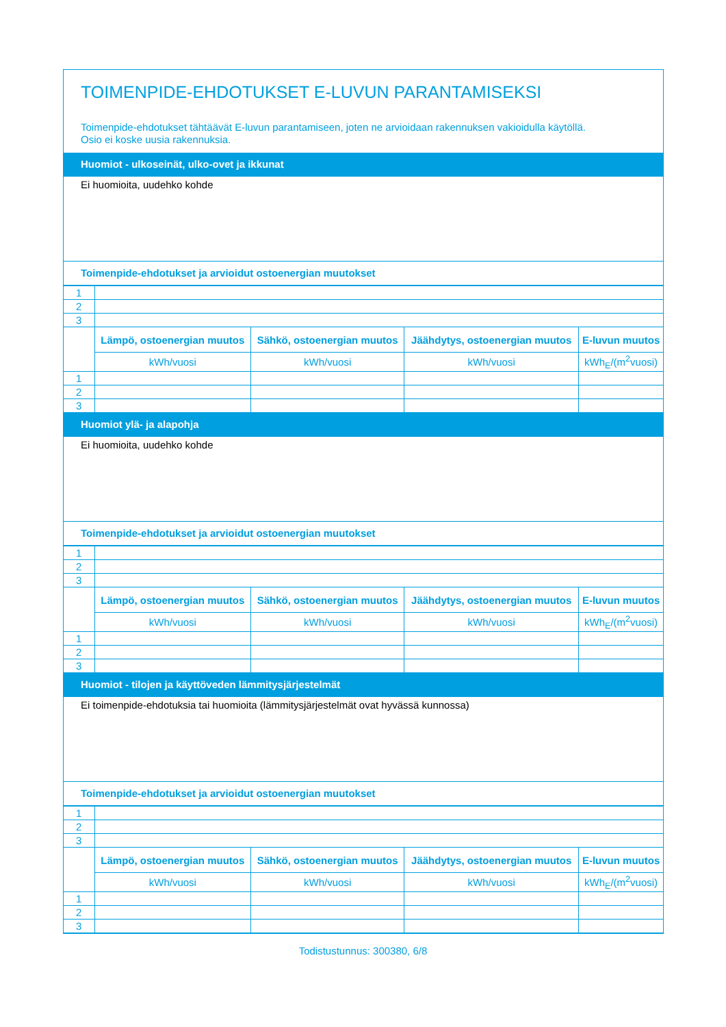TOIMENPIDE-EHDOTUKSET E-LUVUN PARANTAMISEKSI
Toimenpide-ehdotukset tähtäävät E-luvun parantamiseen, joten ne arvioidaan rakennuksen vakioidulla käytöllä.
Osio ei koske uusia rakennuksia.
Huomiot - ulkoseinät, ulko-ovet ja ikkunat
Ei huomioita, uudehko kohde
Toimenpide-ehdotukset ja arvioidut ostoenergian muutokset
| 1 | | | | |
| 2 | | | | |
| 3 | | | | |
| | Lämpö, ostoenergian muutos | Sähkö, ostoenergian muutos | Jäähdytys, ostoenergian muutos | E-luvun muutos |
| | kWh/vuosi | kWh/vuosi | kWh/vuosi | kWh<sub>E</sub>/(m<sup>2</sup>vuosi) |
| 1 | | | | |
| 2 | | | | |
| 3 | | | | |
Huomiot ylä- ja alapohja
Ei huomioita, uudehko kohde
Toimenpide-ehdotukset ja arvioidut ostoenergian muutokset
| 1 | | | | |
| 2 | | | | |
| 3 | | | | |
| | Lämpö, ostoenergian muutos | Sähkö, ostoenergian muutos | Jäähdytys, ostoenergian muutos | E-luvun muutos |
| | kWh/vuosi | kWh/vuosi | kWh/vuosi | kWh<sub>E</sub>/(m<sup>2</sup>vuosi) |
| 1 | | | | |
| 2 | | | | |
| 3 | | | | |
Huomiot - tilojen ja käyttöveden lämmitysjärjestelmät
Ei toimenpide-ehdotuksia tai huomioita (lämmitysjärjestelmät ovat hyvässä kunnossa)
Toimenpide-ehdotukset ja arvioidut ostoenergian muutokset
| 1 | | | | |
| 2 | | | | |
| 3 | | | | |
| | Lämpö, ostoenergian muutos | Sähkö, ostoenergian muutos | Jäähdytys, ostoenergian muutos | E-luvun muutos |
| | kWh/vuosi | kWh/vuosi | kWh/vuosi | kWh<sub>E</sub>/(m<sup>2</sup>vuosi) |
| 1 | | | | |
| 2 | | | | |
| 3 | | | | |
Todistustunnus: 300380, 6/8